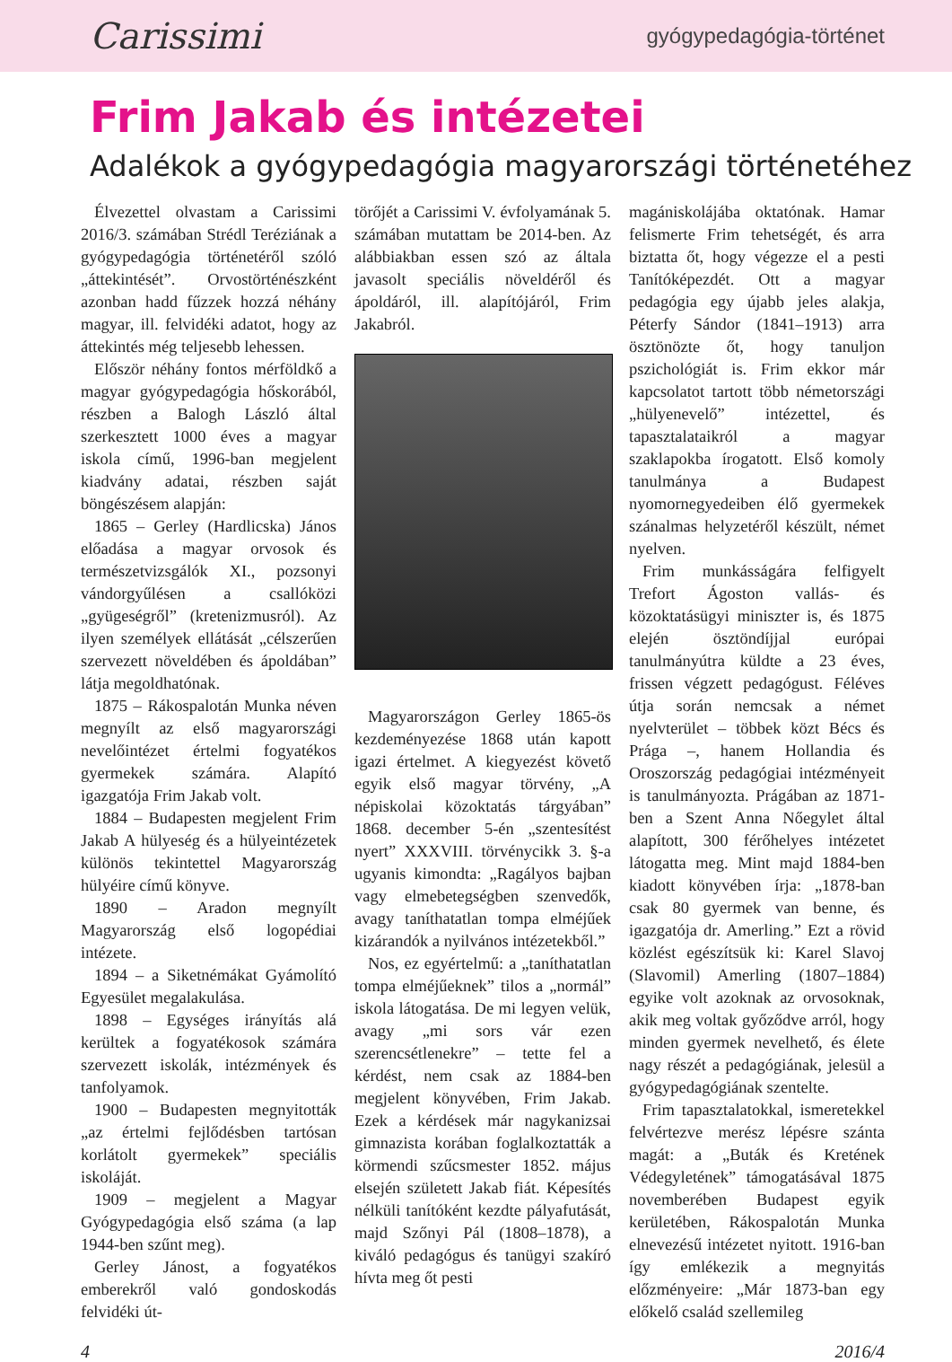Carissimi
gyógypedagógia-történet
Frim Jakab és intézetei
Adalékok a gyógypedagógia magyarországi történetéhez
Élvezettel olvastam a Carissimi 2016/3. számában Strédl Teréziának a gyógypedagógia történetéről szóló „áttekintését”. Orvostörténészként azonban hadd fűzzek hozzá néhány magyar, ill. felvidéki adatot, hogy az áttekintés még teljesebb lehessen.
Először néhány fontos mérföldkő a magyar gyógypedagógia hőskorából, részben a Balogh László által szerkesztett 1000 éves a magyar iskola című, 1996-ban megjelent kiadvány adatai, részben saját böngészésem alapján:
1865 – Gerley (Hardlicska) János előadása a magyar orvosok és természetvizsgálók XI., pozsonyi vándorgyűlésen a csallóközi „gyügeségről” (kretenizmusról). Az ilyen személyek ellátását „célszerűen szervezett növeldében és ápoldában” látja megoldhatónak.
1875 – Rákospalotán Munka néven megnyílt az első magyarországi nevelőintézet értelmi fogyatékos gyermekek számára. Alapító igazgatója Frim Jakab volt.
1884 – Budapesten megjelent Frim Jakab A hülyeség és a hülyeintézetek különös tekintettel Magyarország hülyéire című könyve.
1890 – Aradon megnyílt Magyarország első logopédiai intézete.
1894 – a Siketnémákat Gyámolító Egyesület megalakulása.
1898 – Egységes irányítás alá kerültek a fogyatékosok számára szervezett iskolák, intézmények és tanfolyamok.
1900 – Budapesten megnyitották „az értelmi fejlődésben tartósan korlátolt gyermekek” speciális iskoláját.
1909 – megjelent a Magyar Gyógypedagógia első száma (a lap 1944-ben szűnt meg).
Gerley Jánost, a fogyatékos emberekről való gondoskodás felvidéki út-
törőjét a Carissimi V. évfolyamának 5. számában mutattam be 2014-ben. Az alábbiakban essen szó az általa javasolt speciális növeldéről és ápoldáról, ill. alapítójáról, Frim Jakabról.
Magyarországon Gerley 1865-ös kezdeményezése 1868 után kapott igazi értelmet. A kiegyezést követő egyik első magyar törvény, „A népiskolai közoktatás tárgyában” 1868. december 5-én „szentesítést nyert” XXXVIII. törvénycikk 3. §-a ugyanis kimondta: „Ragályos bajban vagy elmebetegségben szenvedők, avagy taníthatatlan tompa elméjűek kizárandók a nyilvános intézetekből.”
Nos, ez egyértelmű: a „taníthatatlan tompa elméjűeknek” tilos a „normál” iskola látogatása. De mi legyen velük, avagy „mi sors vár ezen szerencsétlenekre” – tette fel a kérdést, nem csak az 1884-ben megjelent könyvében, Frim Jakab. Ezek a kérdések már nagykanizsai gimnazista korában foglalkoztatták a körmendi szűcsmester 1852. május elsején született Jakab fiát. Képesítés nélküli tanítóként kezdte pályafutását, majd Szőnyi Pál (1808–1878), a kiváló pedagógus és tanügyi szakíró hívta meg őt pesti
magániskolájába oktatónak. Hamar felismerte Frim tehetségét, és arra biztatta őt, hogy végezze el a pesti Tanítóképezdét. Ott a magyar pedagógia egy újabb jeles alakja, Péterfy Sándor (1841–1913) arra ösztönözte őt, hogy tanuljon pszichológiát is. Frim ekkor már kapcsolatot tartott több németországi „hülyenevelő” intézettel, és tapasztalataikról a magyar szaklapokba írogatott. Első komoly tanulmánya a Budapest nyomornegyedeiben élő gyermekek szánalmas helyzetéről készült, német nyelven.
Frim munkásságára felfigyelt Trefort Ágoston vallás- és közoktatásügyi miniszter is, és 1875 elején ösztöndíjjal európai tanulmányútra küldte a 23 éves, frissen végzett pedagógust. Féléves útja során nemcsak a német nyelvterület – többek közt Bécs és Prága –, hanem Hollandia és Oroszország pedagógiai intézményeit is tanulmányozta. Prágában az 1871-ben a Szent Anna Nőegylet által alapított, 300 férőhelyes intézetet látogatta meg. Mint majd 1884-ben kiadott könyvében írja: „1878-ban csak 80 gyermek van benne, és igazgatója dr. Amerling.” Ezt a rövid közlést egészítsük ki: Karel Slavoj (Slavomil) Amerling (1807–1884) egyike volt azoknak az orvosoknak, akik meg voltak győződve arról, hogy minden gyermek nevelhető, és élete nagy részét a pedagógiának, jelesül a gyógypedagógiának szentelte.
Frim tapasztalatokkal, ismeretekkel felvértezve merész lépésre szánta magát: a „Buták és Kretének Védegyletének” támogatásával 1875 novemberében Budapest egyik kerületében, Rákospalotán Munka elnevezésű intézetet nyitott. 1916-ban így emlékezik a megnyitás előzményeire: „Már 1873-ban egy előkelő család szellemileg
4 2016/4